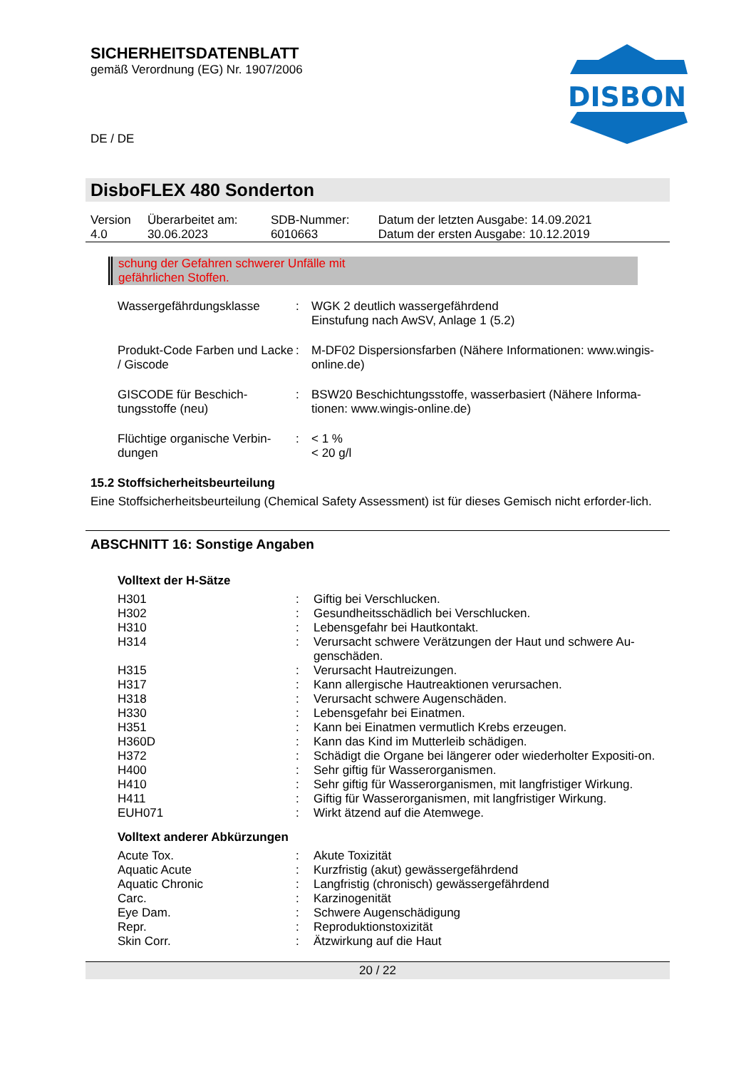SICHERHEITSDATENBLATT
gemäß Verordnung (EG) Nr. 1907/2006
DISBON
DE / DE
DisboFLEX 480 Sonderton
| Version 4.0 | Überarbeitet am: 30.06.2023 | SDB-Nummer: 6010663 | Datum der letzten Ausgabe: 14.09.2021 Datum der ersten Ausgabe: 10.12.2019 |
schung der Gefahren schwerer Unfälle mit
gefährlichen Stoffen.
| Wassergefährdungsklasse | : | WGK 2 deutlich wassergefährdend Einstufung nach AwSV, Anlage 1 (5.2) |
| Produkt-Code Farben und Lacke / Giscode | : | M-DF02 Dispersionsfarben (Nähere Informationen: www.wingis-online.de) |
| GISCODE für Beschich-tungsstoffe (neu) | : | BSW20 Beschichtungsstoffe, wasserbasiert (Nähere Informa-tionen: www.wingis-online.de) |
| Flüchtige organische Verbin-dungen | : | < 1 % < 20 g/l |
15.2 Stoffsicherheitsbeurteilung
Eine Stoffsicherheitsbeurteilung (Chemical Safety Assessment) ist für dieses Gemisch nicht erforder-lich.
ABSCHNITT 16: Sonstige Angaben
Volltext der H-Sätze
| H301 | : | Giftig bei Verschlucken. |
| H302 | : | Gesundheitsschädlich bei Verschlucken. |
| H310 | : | Lebensgefahr bei Hautkontakt. |
| H314 | : | Verursacht schwere Verätzungen der Haut und schwere Au-genschäden. |
| H315 | : | Verursacht Hautreizungen. |
| H317 | : | Kann allergische Hautreaktionen verursachen. |
| H318 | : | Verursacht schwere Augenschäden. |
| H330 | : | Lebensgefahr bei Einatmen. |
| H351 | : | Kann bei Einatmen vermutlich Krebs erzeugen. |
| H360D | : | Kann das Kind im Mutterleib schädigen. |
| H372 | : | Schädigt die Organe bei längerer oder wiederholter Expositi-on. |
| H400 | : | Sehr giftig für Wasserorganismen. |
| H410 | : | Sehr giftig für Wasserorganismen, mit langfristiger Wirkung. |
| H411 | : | Giftig für Wasserorganismen, mit langfristiger Wirkung. |
| EUH071 | : | Wirkt ätzend auf die Atemwege. |
Volltext anderer Abkürzungen
| Acute Tox. | : | Akute Toxizität |
| Aquatic Acute | : | Kurzfristig (akut) gewässergefährdend |
| Aquatic Chronic | : | Langfristig (chronisch) gewässergefährdend |
| Carc. | : | Karzinogenität |
| Eye Dam. | : | Schwere Augenschädigung |
| Repr. | : | Reproduktionstoxizität |
| Skin Corr. | : | Ätzwirkung auf die Haut |
20 / 22